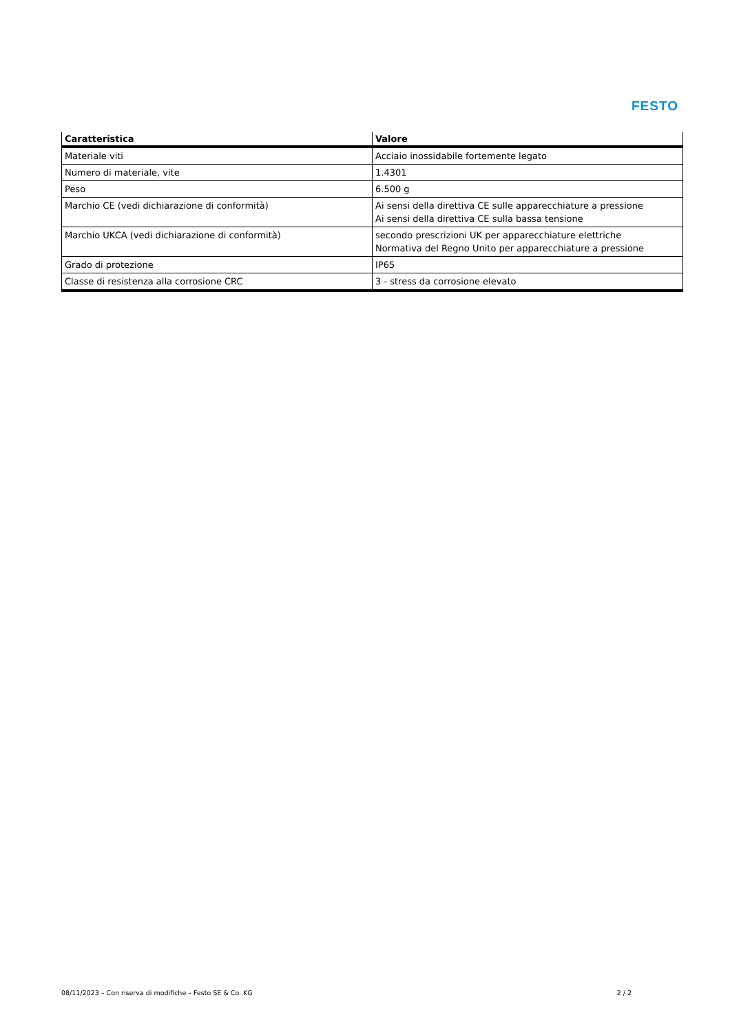FESTO
| Caratteristica | Valore |
| --- | --- |
| Materiale viti | Acciaio inossidabile fortemente legato |
| Numero di materiale, vite | 1.4301 |
| Peso | 6.500 g |
| Marchio CE (vedi dichiarazione di conformità) | Ai sensi della direttiva CE sulle apparecchiature a pressione Ai sensi della direttiva CE sulla bassa tensione |
| Marchio UKCA (vedi dichiarazione di conformità) | secondo prescrizioni UK per apparecchiature elettriche Normativa del Regno Unito per apparecchiature a pressione |
| Grado di protezione | IP65 |
| Classe di resistenza alla corrosione CRC | 3 - stress da corrosione elevato |
08/11/2023 – Con riserva di modifiche – Festo SE & Co. KG 2 / 2